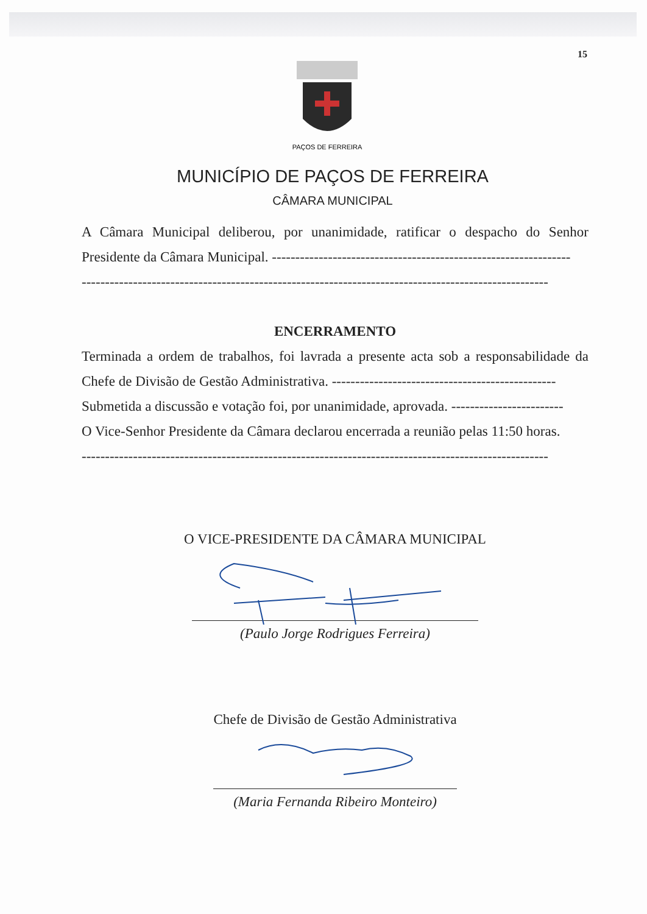15
PAÇOS DE FERREIRA
MUNICÍPIO DE PAÇOS DE FERREIRA
CÂMARA MUNICIPAL
A Câmara Municipal deliberou, por unanimidade, ratificar o despacho do Senhor Presidente da Câmara Municipal. ----------------------------------------------------------------
----------------------------------------------------------------------------------------------------
ENCERRAMENTO
Terminada a ordem de trabalhos, foi lavrada a presente acta sob a responsabilidade da Chefe de Divisão de Gestão Administrativa. ------------------------------------------------
Submetida a discussão e votação foi, por unanimidade, aprovada. ------------------------
O Vice-Senhor Presidente da Câmara declarou encerrada a reunião pelas 11:50 horas.
----------------------------------------------------------------------------------------------------
O VICE-PRESIDENTE DA CÂMARA MUNICIPAL
(Paulo Jorge Rodrigues Ferreira)
Chefe de Divisão de Gestão Administrativa
(Maria Fernanda Ribeiro Monteiro)